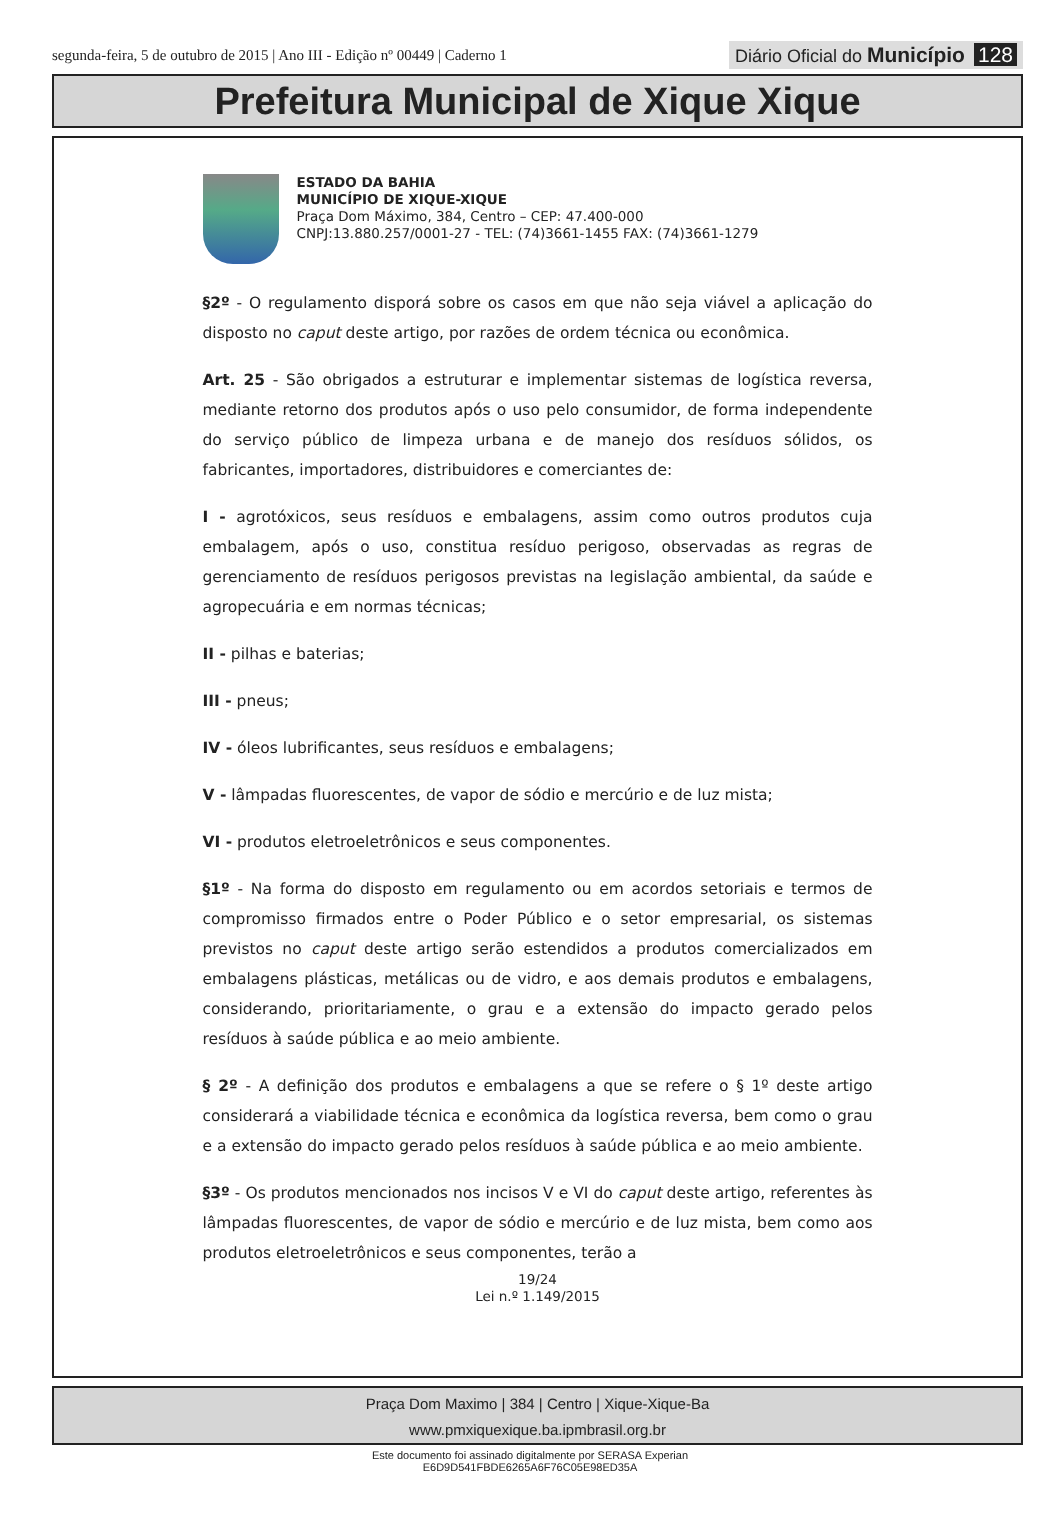segunda-feira, 5 de outubro de 2015 | Ano III - Edição nº 00449 | Caderno 1
Diário Oficial do Município 128
Prefeitura Municipal de Xique Xique
ESTADO DA BAHIA
MUNICÍPIO DE XIQUE-XIQUE
Praça Dom Máximo, 384, Centro – CEP: 47.400-000
CNPJ:13.880.257/0001-27 - TEL: (74)3661-1455 FAX: (74)3661-1279
§2º - O regulamento disporá sobre os casos em que não seja viável a aplicação do disposto no caput deste artigo, por razões de ordem técnica ou econômica.
Art. 25 - São obrigados a estruturar e implementar sistemas de logística reversa, mediante retorno dos produtos após o uso pelo consumidor, de forma independente do serviço público de limpeza urbana e de manejo dos resíduos sólidos, os fabricantes, importadores, distribuidores e comerciantes de:
I - agrotóxicos, seus resíduos e embalagens, assim como outros produtos cuja embalagem, após o uso, constitua resíduo perigoso, observadas as regras de gerenciamento de resíduos perigosos previstas na legislação ambiental, da saúde e agropecuária e em normas técnicas;
II - pilhas e baterias;
III - pneus;
IV - óleos lubrificantes, seus resíduos e embalagens;
V - lâmpadas fluorescentes, de vapor de sódio e mercúrio e de luz mista;
VI - produtos eletroeletrônicos e seus componentes.
§1º - Na forma do disposto em regulamento ou em acordos setoriais e termos de compromisso firmados entre o Poder Público e o setor empresarial, os sistemas previstos no caput deste artigo serão estendidos a produtos comercializados em embalagens plásticas, metálicas ou de vidro, e aos demais produtos e embalagens, considerando, prioritariamente, o grau e a extensão do impacto gerado pelos resíduos à saúde pública e ao meio ambiente.
§ 2º - A definição dos produtos e embalagens a que se refere o § 1º deste artigo considerará a viabilidade técnica e econômica da logística reversa, bem como o grau e a extensão do impacto gerado pelos resíduos à saúde pública e ao meio ambiente.
§3º - Os produtos mencionados nos incisos V e VI do caput deste artigo, referentes às lâmpadas fluorescentes, de vapor de sódio e mercúrio e de luz mista, bem como aos produtos eletroeletrônicos e seus componentes, terão a
19/24
Lei n.º 1.149/2015
Praça Dom Maximo | 384 | Centro | Xique-Xique-Ba
www.pmxiquexique.ba.ipmbrasil.org.br
Este documento foi assinado digitalmente por SERASA Experian
E6D9D541FBDE6265A6F76C05E98ED35A